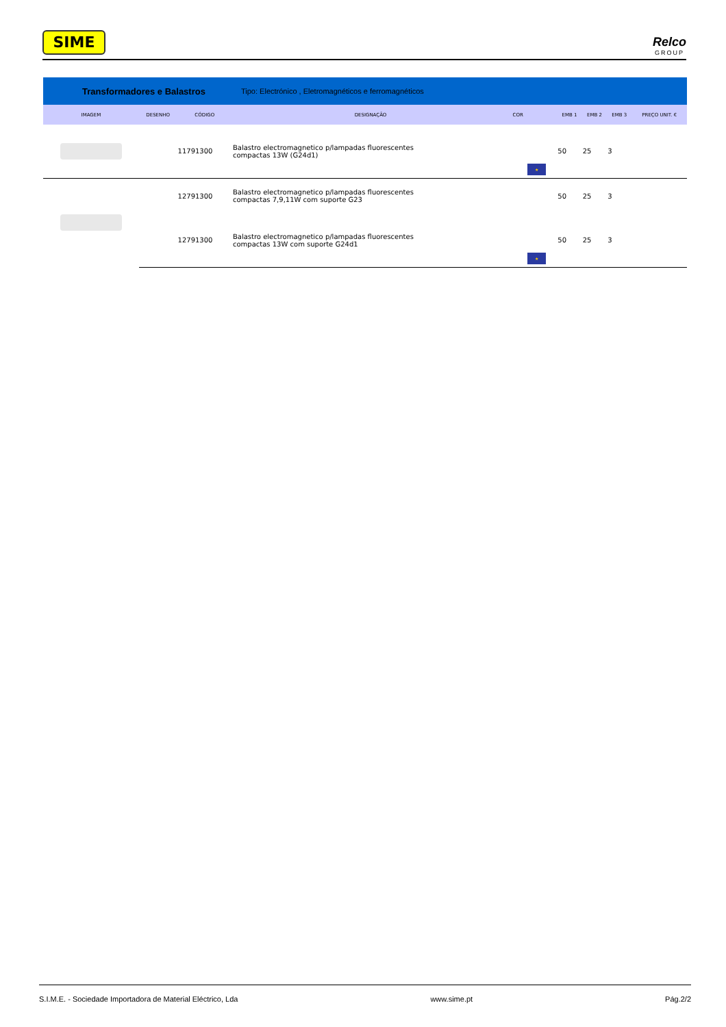SIME
Relco
GROUP
Transformadores e Balastros Tipo: Electrónico , Eletromagnéticos e ferromagnéticos
| IMAGEM | DESENHO | CÓDIGO | DESIGNAÇÃO | COR | | EMB 1 | EMB 2 | EMB 3 | PREÇO UNIT. € |
| --- | --- | --- | --- | --- | --- | --- | --- | --- | --- |
| | | 11791300 | Balastro electromagnetico p/lampadas fluorescentes compactas 13W (G24d1) | | ★ | 50 | 25 | 3 | |
| | | 12791300 | Balastro electromagnetico p/lampadas fluorescentes compactas 7,9,11W com suporte G23 | | | 50 | 25 | 3 | |
| | | 12791300 | Balastro electromagnetico p/lampadas fluorescentes compactas 13W com suporte G24d1 | | ★ | 50 | 25 | 3 | |
S.I.M.E. - Sociedade Importadora de Material Eléctrico, Lda www.sime.pt Pág.2/2